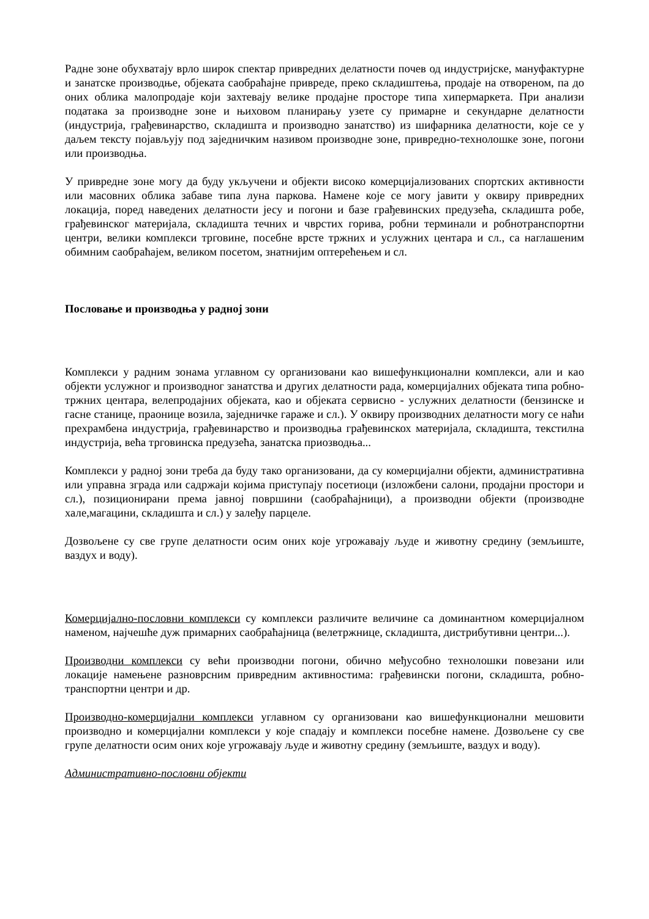Радне зоне обухватају врло широк спектар привредних делатности почев од индустријске, мануфактурне и занатске производње, објеката саобраћајне привреде, преко складиштења, продаје на отвореном, па до оних облика малопродаје који захтевају велике продајне просторе типа хипермаркета. При анализи података за производне зоне и њиховом планирању узете су примарне и секундарне делатности (индустрија, грађевинарство, складишта и производно занатство) из шифарника делатности, које се у даљем тексту појављују под заједничким називом производне зоне, привредно-технолошке зоне, погони или производња.
У привредне зоне могу да буду укључени и објекти високо комерцијализованих спортских активности или масовних облика забаве типа луна паркова. Намене које се могу јавити у оквиру привредних локација, поред наведених делатности јесу и погони и базе грађевинских предузећа, складишта робе, грађевинског материјала, складишта течних и чврстих горива, робни терминали и робнотранспортни центри, велики комплекси трговине, посебне врсте тржних и услужних центара и сл., са наглашеним обимним саобраћајем, великом посетом, знатнијим оптерећењем и сл.
Пословање и производња у радној зони
Комплекси у радним зонама углавном су организовани као вишефункционални комплекси, али и као објекти услужног и производног занатства и других делатности рада, комерцијалних објеката типа робно-тржних центара, велепродајних објеката, као и објеката сервисно - услужних делатности (бензинске и гасне станице, праонице возила, заједничке гараже и сл.). У оквиру производних делатности могу се наћи прехрамбена индустрија, грађевинарство и производња грађевинскох материјала, складишта, текстилна индустрија, већа трговинска предузећа, занатска приозводња...
Комплекси у радној зони треба да буду тако организовани, да су комерцијални објекти, административна или управна зграда или садржаји којима приступају посетиоци (изложбени салони, продајни простори и сл.), позиционирани према јавној површини (саобраћајници), а производни објекти (производне хале,магацини, складишта и сл.) у залеђу парцеле.
Дозвољене су све групе делатности осим оних које угрожавају људе и животну средину (земљиште, ваздух и воду).
Комерцијално-пословни комплекси су комплекси различите величине са доминантном комерцијалном наменом, најчешће дуж примарних саобраћајница (велетржнице, складишта, дистрибутивни центри...).
Производни комплекси су већи производни погони, обично међусобно технолошки повезани или локације намењене разноврсним привредним активностима: грађевински погони, складишта, робно-транспортни центри и др.
Производно-комерцијални комплекси углавном су организовани као вишефункционални мешовити производно и комерцијални комплекси у које спадају и комплекси посебне намене. Дозвољене су све групе делатности осим оних које угрожавају људе и животну средину (земљиште, ваздух и воду).
Административно-пословни објекти